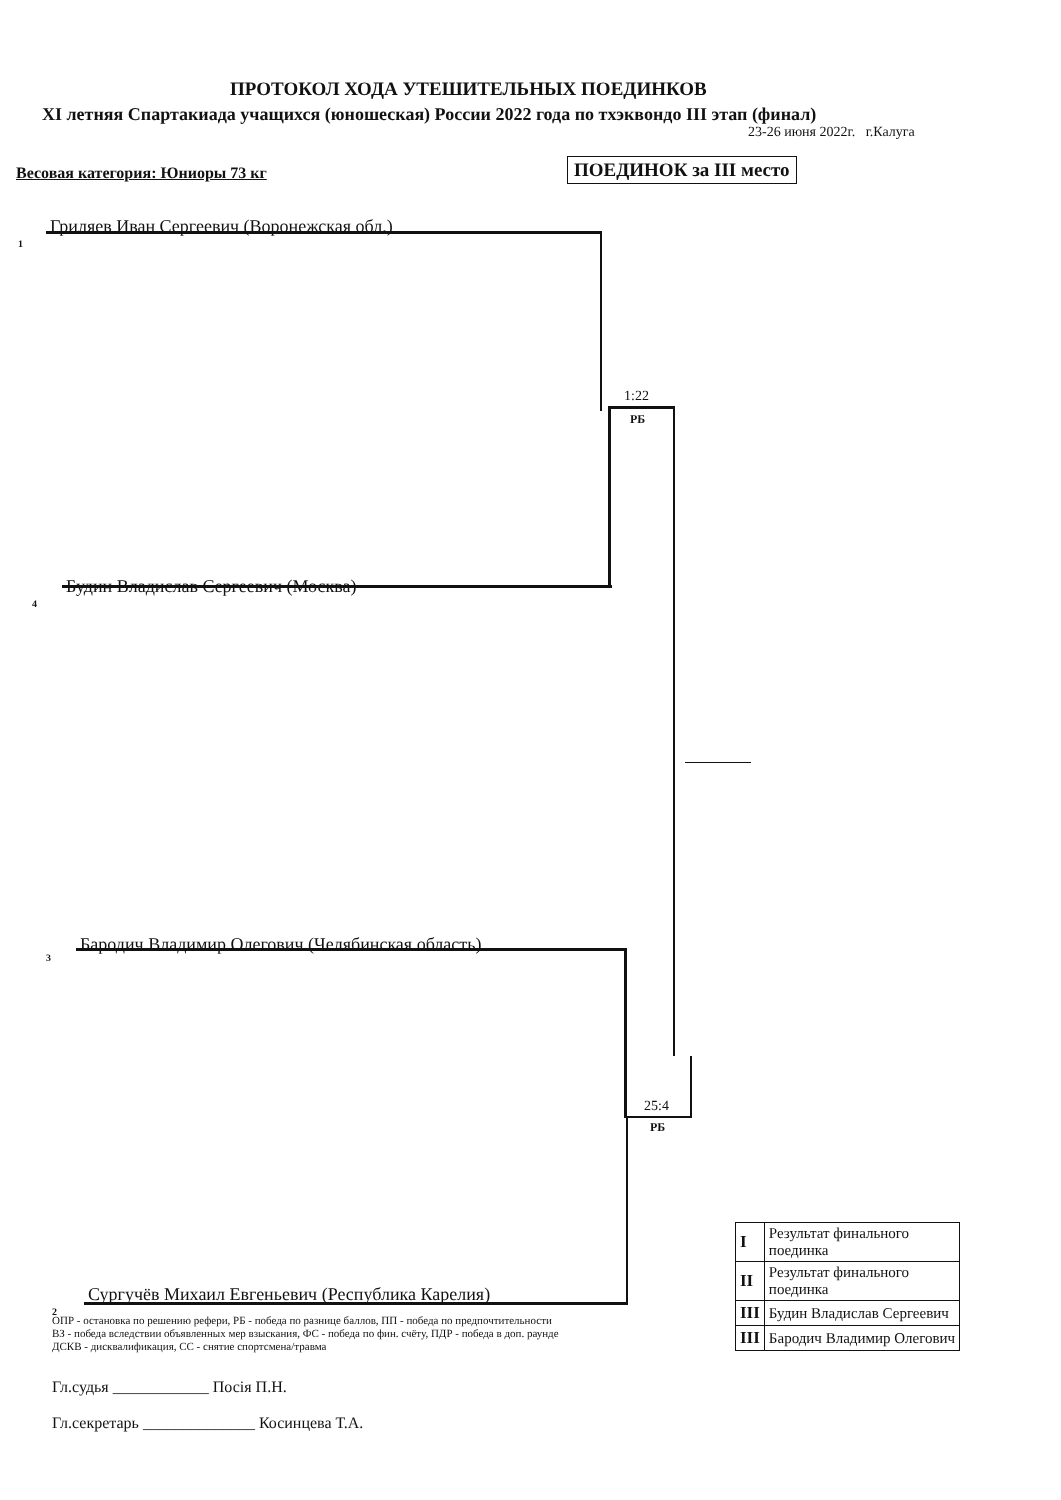ПРОТОКОЛ ХОДА УТЕШИТЕЛЬНЫХ ПОЕДИНКОВ
XI летняя Спартакиада учащихся (юношеская) России 2022 года по тхэквондо III этап (финал)
23-26 июня 2022г. г.Калуга
Весовая категория: Юниоры 73 кг ПОЕДИНОК за III место
1
Гриляев Иван Сергеевич (Воронежская обл.)
1:22
РБ
4
Будин Владислав Сергеевич (Москва)
3
Бародич Владимир Олегович (Челябинская область)
25:4
РБ
2
Сургучёв Михаил Евгеньевич (Республика Карелия)
ОПР - остановка по решению рефери, РБ - победа по разнице баллов, ПП - победа по предпочтительности
ВЗ - победа вследствии объявленных мер взыскания, ФС - победа по фин. счёту, ПДР - победа в доп. раунде
ДСКВ - дисквалификация, СС - снятие спортсмена/травма
Гл.судья ____________ Посія П.Н.
Гл.секретарь ______________ Косинцева Т.А.
| I | Результат финального поединка |
| II | Результат финального поединка |
| III | Будин Владислав Сергеевич |
| III | Бародич Владимир Олегович |